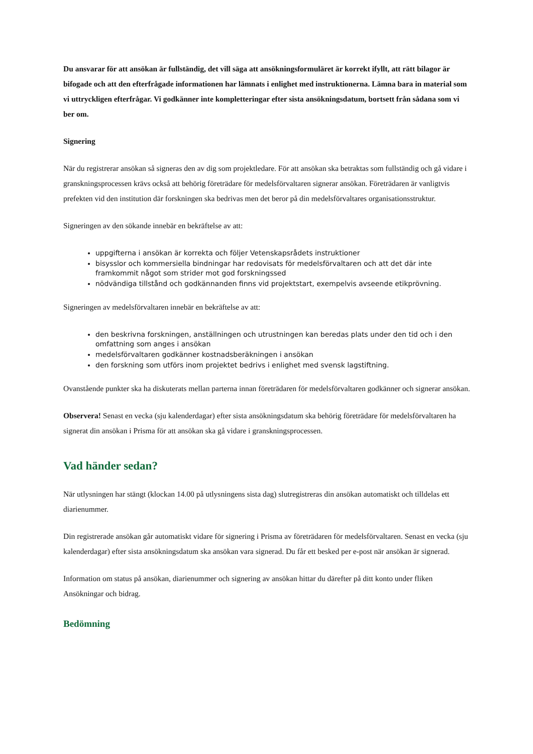Du ansvarar för att ansökan är fullständig, det vill säga att ansökningsformuläret är korrekt ifyllt, att rätt bilagor är bifogade och att den efterfrågade informationen har lämnats i enlighet med instruktionerna. Lämna bara in material som vi uttryckligen efterfrågar. Vi godkänner inte kompletteringar efter sista ansökningsdatum, bortsett från sådana som vi ber om.
Signering
När du registrerar ansökan så signeras den av dig som projektledare. För att ansökan ska betraktas som fullständig och gå vidare i granskningsprocessen krävs också att behörig företrädare för medelsförvaltaren signerar ansökan. Företrädaren är vanligtvis prefekten vid den institution där forskningen ska bedrivas men det beror på din medelsförvaltares organisationsstruktur.
Signeringen av den sökande innebär en bekräftelse av att:
uppgifterna i ansökan är korrekta och följer Vetenskapsrådets instruktioner
bisysslor och kommersiella bindningar har redovisats för medelsförvaltaren och att det där inte framkommit något som strider mot god forskningssed
nödvändiga tillstånd och godkännanden finns vid projektstart, exempelvis avseende etikprövning.
Signeringen av medelsförvaltaren innebär en bekräftelse av att:
den beskrivna forskningen, anställningen och utrustningen kan beredas plats under den tid och i den omfattning som anges i ansökan
medelsförvaltaren godkänner kostnadsberäkningen i ansökan
den forskning som utförs inom projektet bedrivs i enlighet med svensk lagstiftning.
Ovanstående punkter ska ha diskuterats mellan parterna innan företrädaren för medelsförvaltaren godkänner och signerar ansökan.
Observera! Senast en vecka (sju kalenderdagar) efter sista ansökningsdatum ska behörig företrädare för medelsförvaltaren ha signerat din ansökan i Prisma för att ansökan ska gå vidare i granskningsprocessen.
Vad händer sedan?
När utlysningen har stängt (klockan 14.00 på utlysningens sista dag) slutregistreras din ansökan automatiskt och tilldelas ett diarienummer.
Din registrerade ansökan går automatiskt vidare för signering i Prisma av företrädaren för medelsförvaltaren. Senast en vecka (sju kalenderdagar) efter sista ansökningsdatum ska ansökan vara signerad. Du får ett besked per e-post när ansökan är signerad.
Information om status på ansökan, diarienummer och signering av ansökan hittar du därefter på ditt konto under fliken Ansökningar och bidrag.
Bedömning